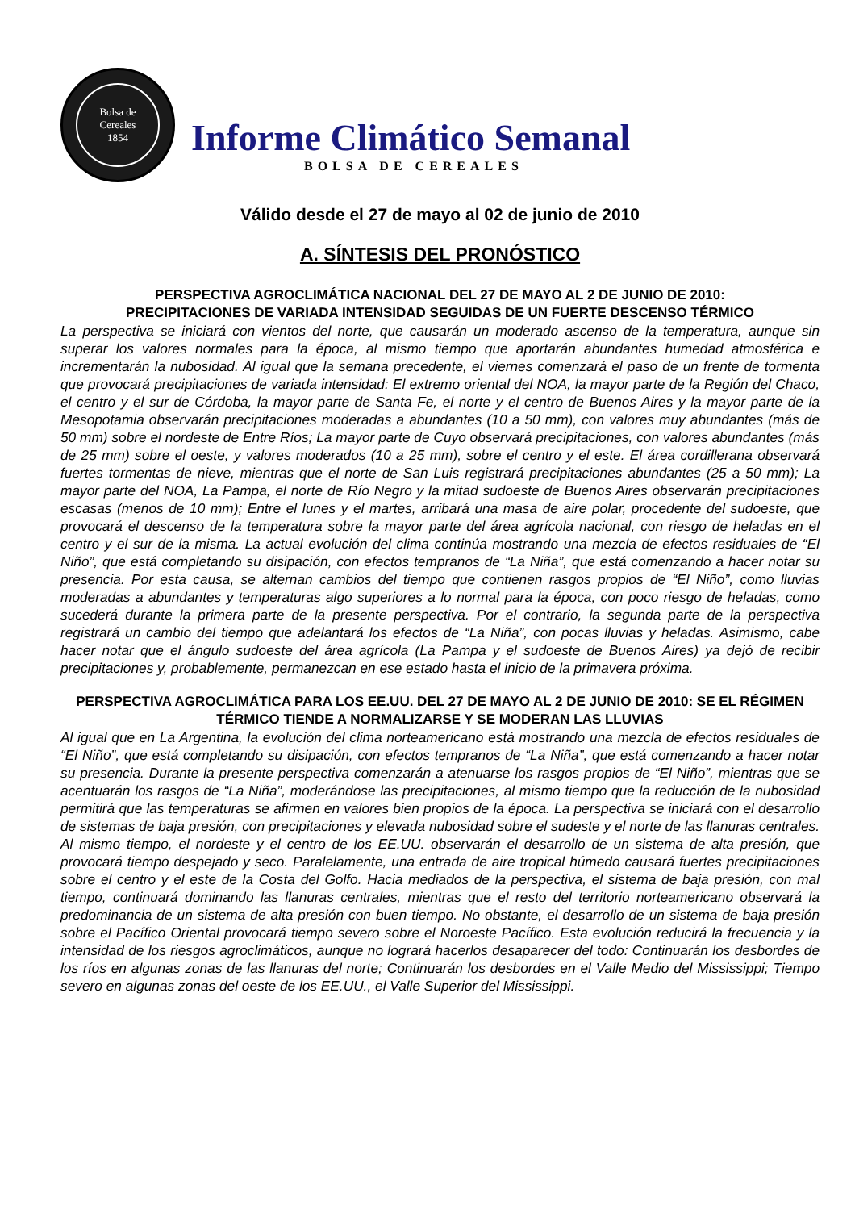Bolsa de
Cereales
1854
Informe Climático Semanal
BOLSA DE CEREALES
Válido desde el 27 de mayo al 02 de junio de 2010
A. SÍNTESIS DEL PRONÓSTICO
PERSPECTIVA AGROCLIMÁTICA NACIONAL DEL 27 DE MAYO AL 2 DE JUNIO DE 2010:
PRECIPITACIONES DE VARIADA INTENSIDAD SEGUIDAS DE UN FUERTE DESCENSO TÉRMICO
La perspectiva se iniciará con vientos del norte, que causarán un moderado ascenso de la temperatura, aunque sin superar los valores normales para la época, al mismo tiempo que aportarán abundantes humedad atmosférica e incrementarán la nubosidad. Al igual que la semana precedente, el viernes comenzará el paso de un frente de tormenta que provocará precipitaciones de variada intensidad: El extremo oriental del NOA, la mayor parte de la Región del Chaco, el centro y el sur de Córdoba, la mayor parte de Santa Fe, el norte y el centro de Buenos Aires y la mayor parte de la Mesopotamia observarán precipitaciones moderadas a abundantes (10 a 50 mm), con valores muy abundantes (más de 50 mm) sobre el nordeste de Entre Ríos; La mayor parte de Cuyo observará precipitaciones, con valores abundantes (más de 25 mm) sobre el oeste, y valores moderados (10 a 25 mm), sobre el centro y el este. El área cordillerana observará fuertes tormentas de nieve, mientras que el norte de San Luis registrará precipitaciones abundantes (25 a 50 mm); La mayor parte del NOA, La Pampa, el norte de Río Negro y la mitad sudoeste de Buenos Aires observarán precipitaciones escasas (menos de 10 mm); Entre el lunes y el martes, arribará una masa de aire polar, procedente del sudoeste, que provocará el descenso de la temperatura sobre la mayor parte del área agrícola nacional, con riesgo de heladas en el centro y el sur de la misma. La actual evolución del clima continúa mostrando una mezcla de efectos residuales de “El Niño”, que está completando su disipación, con efectos tempranos de “La Niña”, que está comenzando a hacer notar su presencia. Por esta causa, se alternan cambios del tiempo que contienen rasgos propios de “El Niño”, como lluvias moderadas a abundantes y temperaturas algo superiores a lo normal para la época, con poco riesgo de heladas, como sucederá durante la primera parte de la presente perspectiva. Por el contrario, la segunda parte de la perspectiva registrará un cambio del tiempo que adelantará los efectos de “La Niña”, con pocas lluvias y heladas. Asimismo, cabe hacer notar que el ángulo sudoeste del área agrícola (La Pampa y el sudoeste de Buenos Aires) ya dejó de recibir precipitaciones y, probablemente, permanezcan en ese estado hasta el inicio de la primavera próxima.
PERSPECTIVA AGROCLIMÁTICA PARA LOS EE.UU. DEL 27 DE MAYO AL 2 DE JUNIO DE 2010: SE EL RÉGIMEN TÉRMICO TIENDE A NORMALIZARSE Y SE MODERAN LAS LLUVIAS
Al igual que en La Argentina, la evolución del clima norteamericano está mostrando una mezcla de efectos residuales de “El Niño”, que está completando su disipación, con efectos tempranos de “La Niña”, que está comenzando a hacer notar su presencia. Durante la presente perspectiva comenzarán a atenuarse los rasgos propios de “El Niño”, mientras que se acentuarán los rasgos de “La Niña”, moderándose las precipitaciones, al mismo tiempo que la reducción de la nubosidad permitirá que las temperaturas se afirmen en valores bien propios de la época. La perspectiva se iniciará con el desarrollo de sistemas de baja presión, con precipitaciones y elevada nubosidad sobre el sudeste y el norte de las llanuras centrales. Al mismo tiempo, el nordeste y el centro de los EE.UU. observarán el desarrollo de un sistema de alta presión, que provocará tiempo despejado y seco. Paralelamente, una entrada de aire tropical húmedo causará fuertes precipitaciones sobre el centro y el este de la Costa del Golfo. Hacia mediados de la perspectiva, el sistema de baja presión, con mal tiempo, continuará dominando las llanuras centrales, mientras que el resto del territorio norteamericano observará la predominancia de un sistema de alta presión con buen tiempo. No obstante, el desarrollo de un sistema de baja presión sobre el Pacífico Oriental provocará tiempo severo sobre el Noroeste Pacífico. Esta evolución reducirá la frecuencia y la intensidad de los riesgos agroclimáticos, aunque no logrará hacerlos desaparecer del todo: Continuarán los desbordes de los ríos en algunas zonas de las llanuras del norte; Continuarán los desbordes en el Valle Medio del Mississippi; Tiempo severo en algunas zonas del oeste de los EE.UU., el Valle Superior del Mississippi.